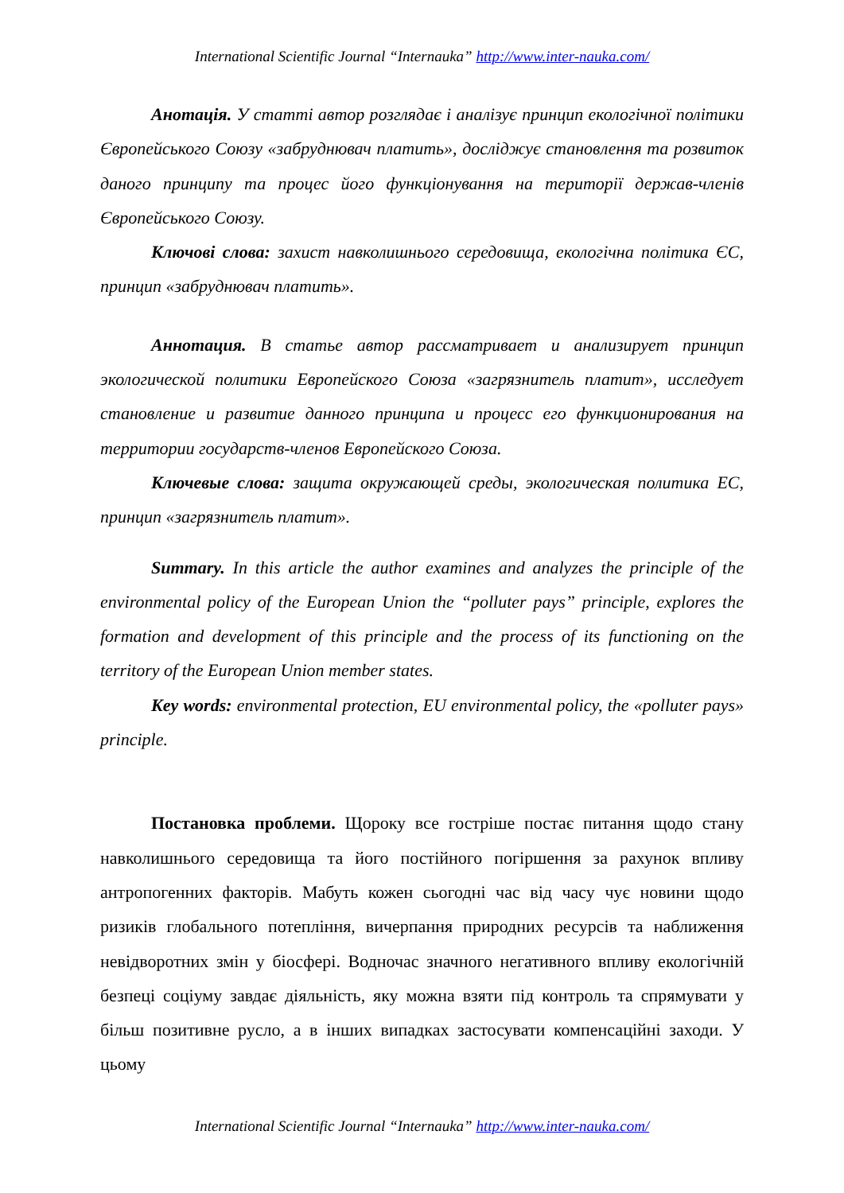International Scientific Journal “Internauka” http://www.inter-nauka.com/
Анотація. У статті автор розглядає і аналізує принцип екологічної політики Європейського Союзу «забруднювач платить», досліджує становлення та розвиток даного принципу та процес його функціонування на території держав-членів Європейського Союзу.
Ключові слова: захист навколишнього середовища, екологічна політика ЄС, принцип «забруднювач платить».
Аннотация. В статье автор рассматривает и анализирует принцип экологической политики Европейского Союза «загрязнитель платит», исследует становление и развитие данного принципа и процесс его функционирования на территории государств-членов Европейского Союза.
Ключевые слова: защита окружающей среды, экологическая политика ЕС, принцип «загрязнитель платит».
Summary. In this article the author examines and analyzes the principle of the environmental policy of the European Union the “polluter pays” principle, explores the formation and development of this principle and the process of its functioning on the territory of the European Union member states.
Key words: environmental protection, EU environmental policy, the «polluter pays» principle.
Постановка проблеми. Щороку все гостріше постає питання щодо стану навколишнього середовища та його постійного погіршення за рахунок впливу антропогенних факторів. Мабуть кожен сьогодні час від часу чує новини щодо ризиків глобального потепління, вичерпання природних ресурсів та наближення невідворотних змін у біосфері. Водночас значного негативного впливу екологічній безпеці соціуму завдає діяльність, яку можна взяти під контроль та спрямувати у більш позитивне русло, а в інших випадках застосувати компенсаційні заходи. У цьому
International Scientific Journal “Internauka” http://www.inter-nauka.com/